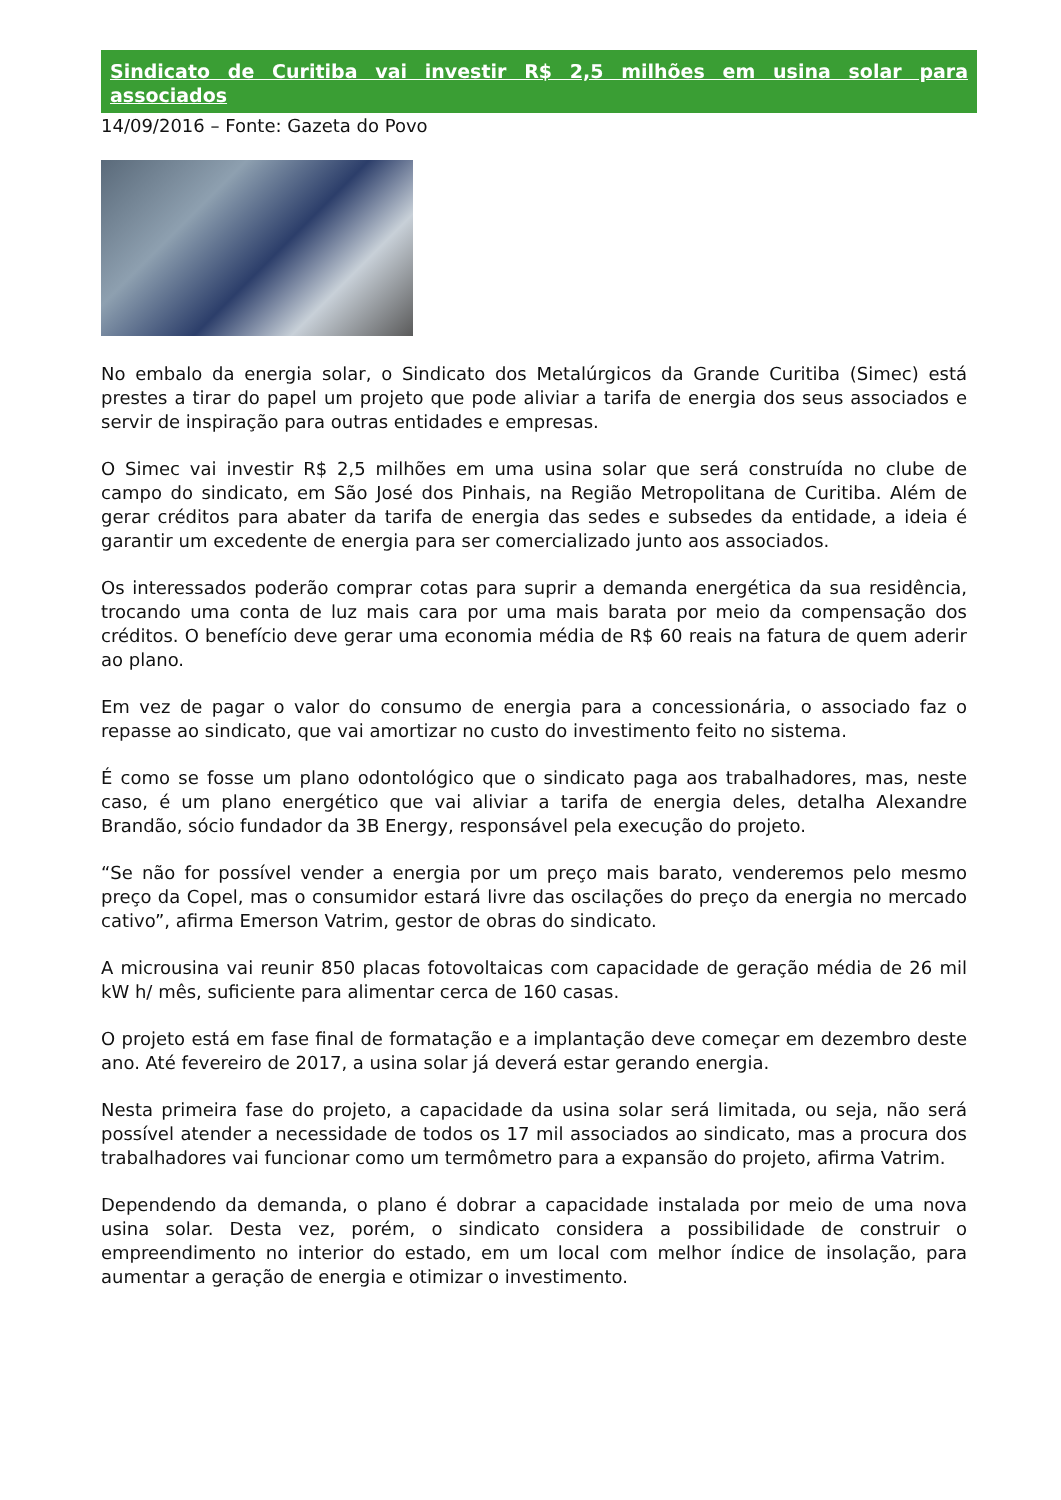Sindicato de Curitiba vai investir R$ 2,5 milhões em usina solar para associados
14/09/2016 – Fonte: Gazeta do Povo
No embalo da energia solar, o Sindicato dos Metalúrgicos da Grande Curitiba (Simec) está prestes a tirar do papel um projeto que pode aliviar a tarifa de energia dos seus associados e servir de inspiração para outras entidades e empresas.
O Simec vai investir R$ 2,5 milhões em uma usina solar que será construída no clube de campo do sindicato, em São José dos Pinhais, na Região Metropolitana de Curitiba. Além de gerar créditos para abater da tarifa de energia das sedes e subsedes da entidade, a ideia é garantir um excedente de energia para ser comercializado junto aos associados.
Os interessados poderão comprar cotas para suprir a demanda energética da sua residência, trocando uma conta de luz mais cara por uma mais barata por meio da compensação dos créditos. O benefício deve gerar uma economia média de R$ 60 reais na fatura de quem aderir ao plano.
Em vez de pagar o valor do consumo de energia para a concessionária, o associado faz o repasse ao sindicato, que vai amortizar no custo do investimento feito no sistema.
É como se fosse um plano odontológico que o sindicato paga aos trabalhadores, mas, neste caso, é um plano energético que vai aliviar a tarifa de energia deles, detalha Alexandre Brandão, sócio fundador da 3B Energy, responsável pela execução do projeto.
“Se não for possível vender a energia por um preço mais barato, venderemos pelo mesmo preço da Copel, mas o consumidor estará livre das oscilações do preço da energia no mercado cativo”, afirma Emerson Vatrim, gestor de obras do sindicato.
A microusina vai reunir 850 placas fotovoltaicas com capacidade de geração média de 26 mil kW h/ mês, suficiente para alimentar cerca de 160 casas.
O projeto está em fase final de formatação e a implantação deve começar em dezembro deste ano. Até fevereiro de 2017, a usina solar já deverá estar gerando energia.
Nesta primeira fase do projeto, a capacidade da usina solar será limitada, ou seja, não será possível atender a necessidade de todos os 17 mil associados ao sindicato, mas a procura dos trabalhadores vai funcionar como um termômetro para a expansão do projeto, afirma Vatrim.
Dependendo da demanda, o plano é dobrar a capacidade instalada por meio de uma nova usina solar. Desta vez, porém, o sindicato considera a possibilidade de construir o empreendimento no interior do estado, em um local com melhor índice de insolação, para aumentar a geração de energia e otimizar o investimento.